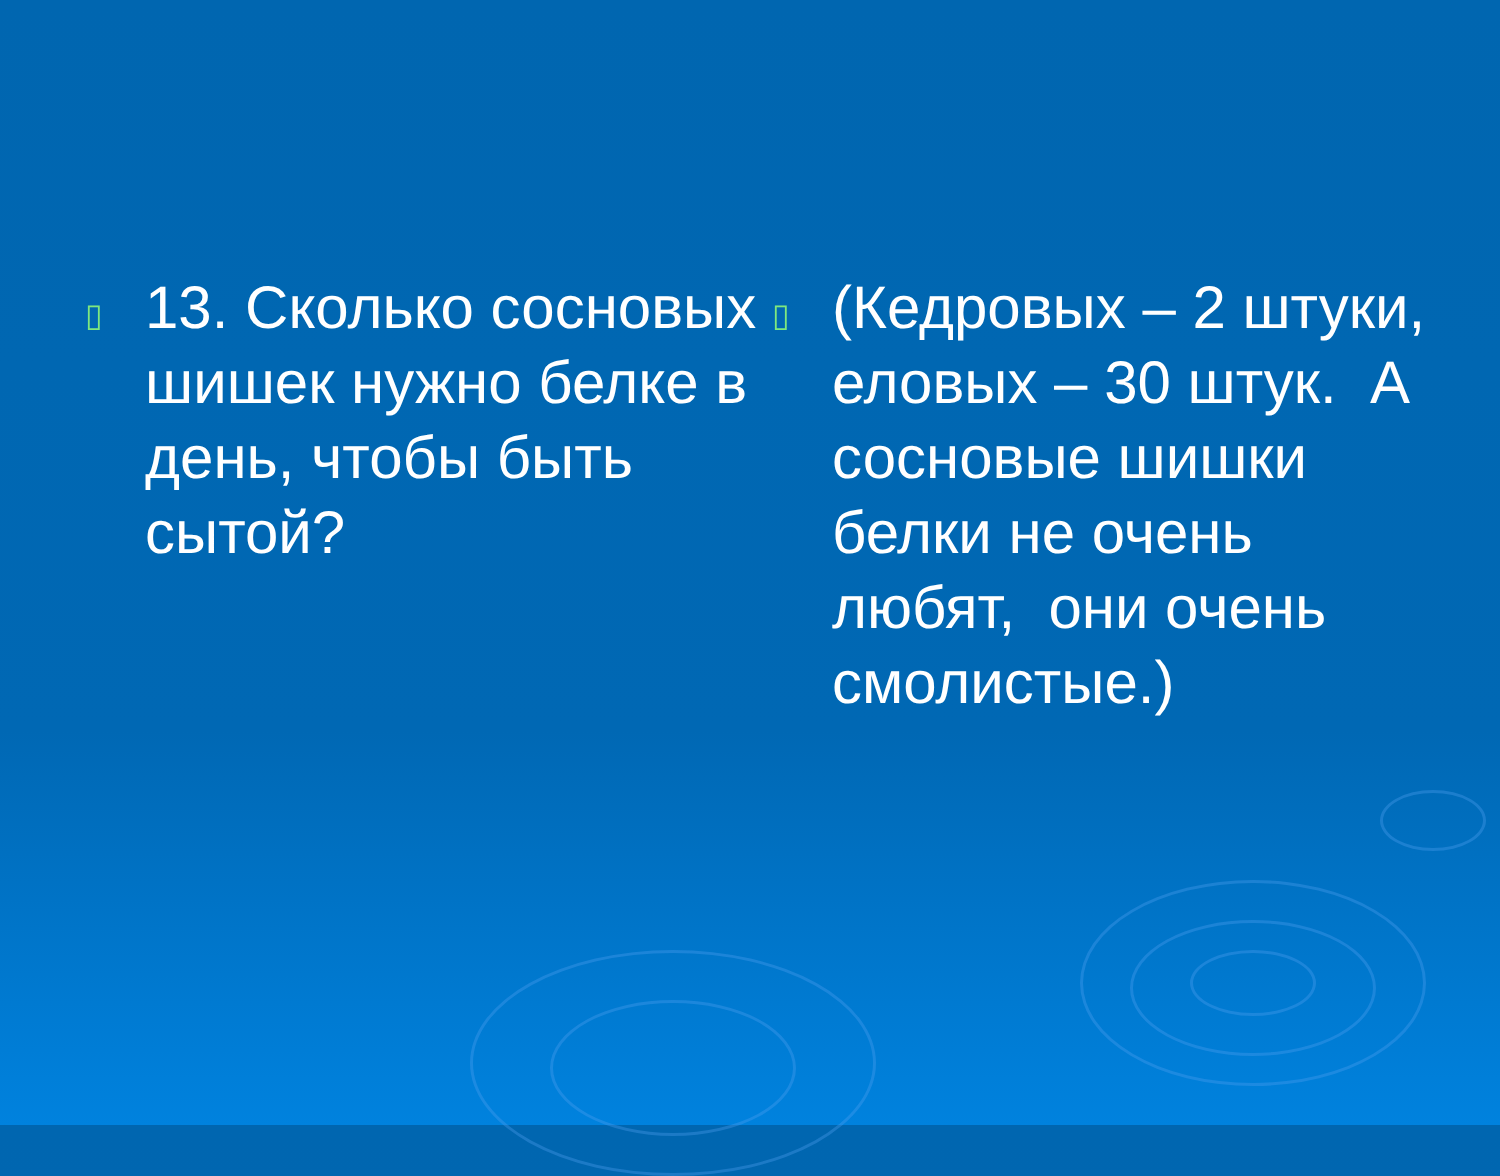▯
13. Сколько сосновых шишек нужно белке в день, чтобы быть сытой?
▯
(Кедровых – 2 штуки, еловых – 30 штук. А сосновые шишки белки не очень любят, они очень смолистые.)